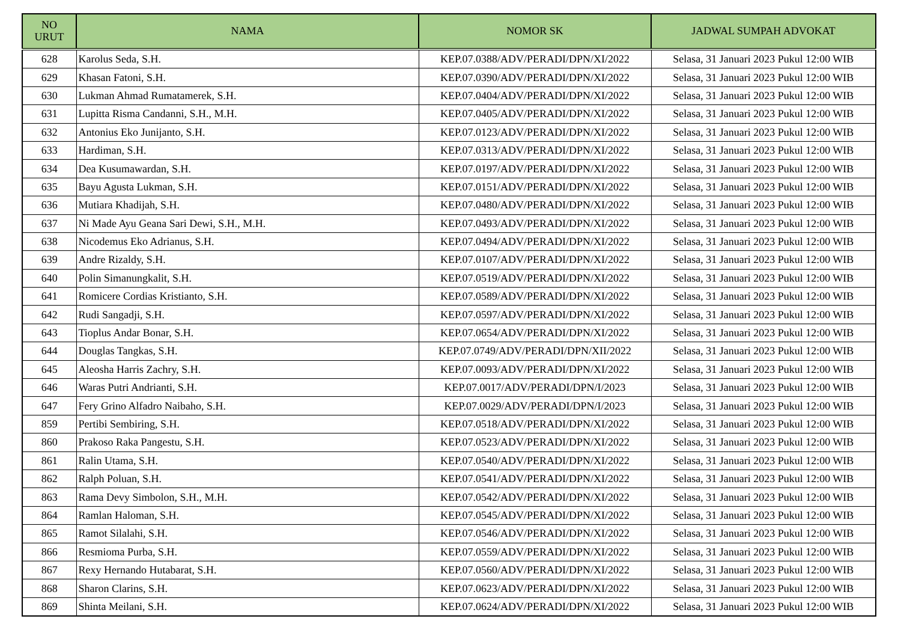| NO URUT | NAMA | NOMOR SK | JADWAL SUMPAH ADVOKAT |
| --- | --- | --- | --- |
| 628 | Karolus Seda, S.H. | KEP.07.0388/ADV/PERADI/DPN/XI/2022 | Selasa, 31 Januari 2023 Pukul 12:00 WIB |
| 629 | Khasan Fatoni, S.H. | KEP.07.0390/ADV/PERADI/DPN/XI/2022 | Selasa, 31 Januari 2023 Pukul 12:00 WIB |
| 630 | Lukman Ahmad Rumatamerek, S.H. | KEP.07.0404/ADV/PERADI/DPN/XI/2022 | Selasa, 31 Januari 2023 Pukul 12:00 WIB |
| 631 | Lupitta Risma Candanni, S.H., M.H. | KEP.07.0405/ADV/PERADI/DPN/XI/2022 | Selasa, 31 Januari 2023 Pukul 12:00 WIB |
| 632 | Antonius Eko Junijanto, S.H. | KEP.07.0123/ADV/PERADI/DPN/XI/2022 | Selasa, 31 Januari 2023 Pukul 12:00 WIB |
| 633 | Hardiman, S.H. | KEP.07.0313/ADV/PERADI/DPN/XI/2022 | Selasa, 31 Januari 2023 Pukul 12:00 WIB |
| 634 | Dea Kusumawardan, S.H. | KEP.07.0197/ADV/PERADI/DPN/XI/2022 | Selasa, 31 Januari 2023 Pukul 12:00 WIB |
| 635 | Bayu Agusta Lukman, S.H. | KEP.07.0151/ADV/PERADI/DPN/XI/2022 | Selasa, 31 Januari 2023 Pukul 12:00 WIB |
| 636 | Mutiara Khadijah, S.H. | KEP.07.0480/ADV/PERADI/DPN/XI/2022 | Selasa, 31 Januari 2023 Pukul 12:00 WIB |
| 637 | Ni Made Ayu Geana Sari Dewi, S.H., M.H. | KEP.07.0493/ADV/PERADI/DPN/XI/2022 | Selasa, 31 Januari 2023 Pukul 12:00 WIB |
| 638 | Nicodemus Eko Adrianus, S.H. | KEP.07.0494/ADV/PERADI/DPN/XI/2022 | Selasa, 31 Januari 2023 Pukul 12:00 WIB |
| 639 | Andre Rizaldy, S.H. | KEP.07.0107/ADV/PERADI/DPN/XI/2022 | Selasa, 31 Januari 2023 Pukul 12:00 WIB |
| 640 | Polin Simanungkalit, S.H. | KEP.07.0519/ADV/PERADI/DPN/XI/2022 | Selasa, 31 Januari 2023 Pukul 12:00 WIB |
| 641 | Romicere Cordias Kristianto, S.H. | KEP.07.0589/ADV/PERADI/DPN/XI/2022 | Selasa, 31 Januari 2023 Pukul 12:00 WIB |
| 642 | Rudi Sangadji, S.H. | KEP.07.0597/ADV/PERADI/DPN/XI/2022 | Selasa, 31 Januari 2023 Pukul 12:00 WIB |
| 643 | Tioplus Andar Bonar, S.H. | KEP.07.0654/ADV/PERADI/DPN/XI/2022 | Selasa, 31 Januari 2023 Pukul 12:00 WIB |
| 644 | Douglas Tangkas, S.H. | KEP.07.0749/ADV/PERADI/DPN/XII/2022 | Selasa, 31 Januari 2023 Pukul 12:00 WIB |
| 645 | Aleosha Harris Zachry, S.H. | KEP.07.0093/ADV/PERADI/DPN/XI/2022 | Selasa, 31 Januari 2023 Pukul 12:00 WIB |
| 646 | Waras Putri Andrianti, S.H. | KEP.07.0017/ADV/PERADI/DPN/I/2023 | Selasa, 31 Januari 2023 Pukul 12:00 WIB |
| 647 | Fery Grino Alfadro Naibaho, S.H. | KEP.07.0029/ADV/PERADI/DPN/I/2023 | Selasa, 31 Januari 2023 Pukul 12:00 WIB |
| 859 | Pertibi Sembiring, S.H. | KEP.07.0518/ADV/PERADI/DPN/XI/2022 | Selasa, 31 Januari 2023 Pukul 12:00 WIB |
| 860 | Prakoso Raka Pangestu, S.H. | KEP.07.0523/ADV/PERADI/DPN/XI/2022 | Selasa, 31 Januari 2023 Pukul 12:00 WIB |
| 861 | Ralin Utama, S.H. | KEP.07.0540/ADV/PERADI/DPN/XI/2022 | Selasa, 31 Januari 2023 Pukul 12:00 WIB |
| 862 | Ralph Poluan, S.H. | KEP.07.0541/ADV/PERADI/DPN/XI/2022 | Selasa, 31 Januari 2023 Pukul 12:00 WIB |
| 863 | Rama Devy Simbolon, S.H., M.H. | KEP.07.0542/ADV/PERADI/DPN/XI/2022 | Selasa, 31 Januari 2023 Pukul 12:00 WIB |
| 864 | Ramlan Haloman, S.H. | KEP.07.0545/ADV/PERADI/DPN/XI/2022 | Selasa, 31 Januari 2023 Pukul 12:00 WIB |
| 865 | Ramot Silalahi, S.H. | KEP.07.0546/ADV/PERADI/DPN/XI/2022 | Selasa, 31 Januari 2023 Pukul 12:00 WIB |
| 866 | Resmioma Purba, S.H. | KEP.07.0559/ADV/PERADI/DPN/XI/2022 | Selasa, 31 Januari 2023 Pukul 12:00 WIB |
| 867 | Rexy Hernando Hutabarat, S.H. | KEP.07.0560/ADV/PERADI/DPN/XI/2022 | Selasa, 31 Januari 2023 Pukul 12:00 WIB |
| 868 | Sharon Clarins, S.H. | KEP.07.0623/ADV/PERADI/DPN/XI/2022 | Selasa, 31 Januari 2023 Pukul 12:00 WIB |
| 869 | Shinta Meilani, S.H. | KEP.07.0624/ADV/PERADI/DPN/XI/2022 | Selasa, 31 Januari 2023 Pukul 12:00 WIB |